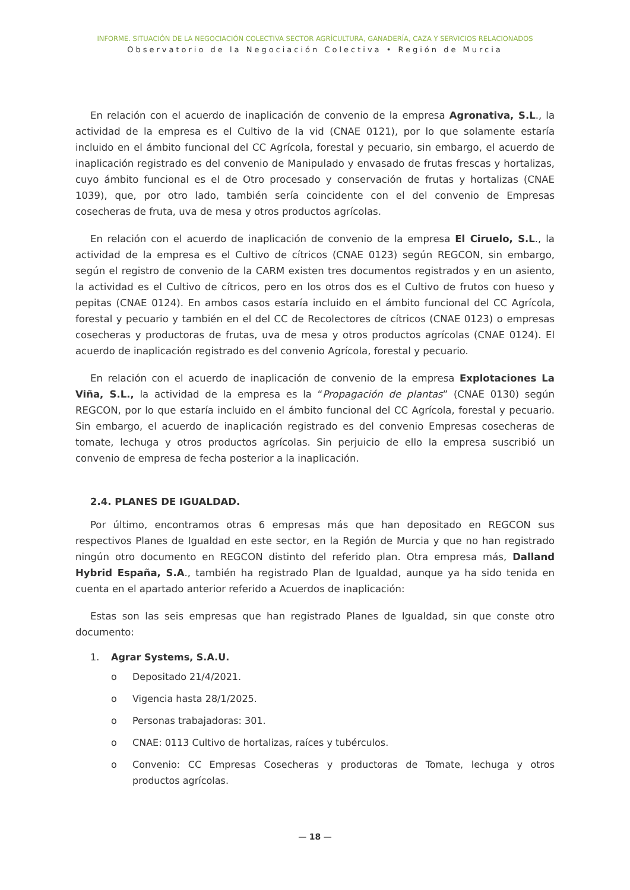INFORME. SITUACIÓN DE LA NEGOCIACIÓN COLECTIVA SECTOR AGRÍCULTURA, GANADERÍA, CAZA Y SERVICIOS RELACIONADOS
Observatorio de la Negociación Colectiva • Región de Murcia
En relación con el acuerdo de inaplicación de convenio de la empresa Agronativa, S.L., la actividad de la empresa es el Cultivo de la vid (CNAE 0121), por lo que solamente estaría incluido en el ámbito funcional del CC Agrícola, forestal y pecuario, sin embargo, el acuerdo de inaplicación registrado es del convenio de Manipulado y envasado de frutas frescas y hortalizas, cuyo ámbito funcional es el de Otro procesado y conservación de frutas y hortalizas (CNAE 1039), que, por otro lado, también sería coincidente con el del convenio de Empresas cosecheras de fruta, uva de mesa y otros productos agrícolas.
En relación con el acuerdo de inaplicación de convenio de la empresa El Ciruelo, S.L., la actividad de la empresa es el Cultivo de cítricos (CNAE 0123) según REGCON, sin embargo, según el registro de convenio de la CARM existen tres documentos registrados y en un asiento, la actividad es el Cultivo de cítricos, pero en los otros dos es el Cultivo de frutos con hueso y pepitas (CNAE 0124). En ambos casos estaría incluido en el ámbito funcional del CC Agrícola, forestal y pecuario y también en el del CC de Recolectores de cítricos (CNAE 0123) o empresas cosecheras y productoras de frutas, uva de mesa y otros productos agrícolas (CNAE 0124). El acuerdo de inaplicación registrado es del convenio Agrícola, forestal y pecuario.
En relación con el acuerdo de inaplicación de convenio de la empresa Explotaciones La Viña, S.L., la actividad de la empresa es la “Propagación de plantas” (CNAE 0130) según REGCON, por lo que estaría incluido en el ámbito funcional del CC Agrícola, forestal y pecuario. Sin embargo, el acuerdo de inaplicación registrado es del convenio Empresas cosecheras de tomate, lechuga y otros productos agrícolas. Sin perjuicio de ello la empresa suscribió un convenio de empresa de fecha posterior a la inaplicación.
2.4. PLANES DE IGUALDAD.
Por último, encontramos otras 6 empresas más que han depositado en REGCON sus respectivos Planes de Igualdad en este sector, en la Región de Murcia y que no han registrado ningún otro documento en REGCON distinto del referido plan. Otra empresa más, Dalland Hybrid España, S.A., también ha registrado Plan de Igualdad, aunque ya ha sido tenida en cuenta en el apartado anterior referido a Acuerdos de inaplicación:
Estas son las seis empresas que han registrado Planes de Igualdad, sin que conste otro documento:
1. Agrar Systems, S.A.U.
o Depositado 21/4/2021.
o Vigencia hasta 28/1/2025.
o Personas trabajadoras: 301.
o CNAE: 0113 Cultivo de hortalizas, raíces y tubérculos.
o Convenio: CC Empresas Cosecheras y productoras de Tomate, lechuga y otros productos agrícolas.
— 18 —